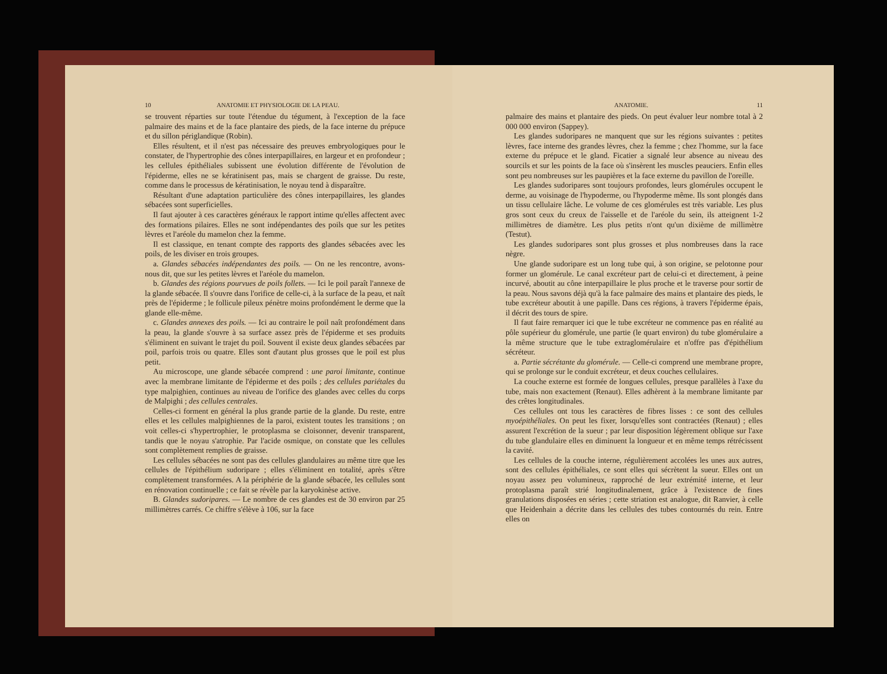10 ANATOMIE ET PHYSIOLOGIE DE LA PEAU.
se trouvent réparties sur toute l'étendue du tégument, à l'exception de la face palmaire des mains et de la face plantaire des pieds, de la face interne du prépuce et du sillon périglandique (Robin).
Elles résultent, et il n'est pas nécessaire des preuves embryologiques pour le constater, de l'hypertrophie des cônes interpapillaires, en largeur et en profondeur ; les cellules épithéliales subissent une évolution différente de l'évolution de l'épiderme, elles ne se kératinisent pas, mais se chargent de graisse. Du reste, comme dans le processus de kératinisation, le noyau tend à disparaître.
Résultant d'une adaptation particulière des cônes interpapillaires, les glandes sébacées sont superficielles.
Il faut ajouter à ces caractères généraux le rapport intime qu'elles affectent avec des formations pilaires. Elles ne sont indépendantes des poils que sur les petites lèvres et l'aréole du mamelon chez la femme.
Il est classique, en tenant compte des rapports des glandes sébacées avec les poils, de les diviser en trois groupes.
a. Glandes sébacées indépendantes des poils. — On ne les rencontre, avons-nous dit, que sur les petites lèvres et l'aréole du mamelon.
b. Glandes des régions pourvues de poils follets. — Ici le poil paraît l'annexe de la glande sébacée. Il s'ouvre dans l'orifice de celle-ci, à la surface de la peau, et naît près de l'épiderme ; le follicule pileux pénètre moins profondément le derme que la glande elle-même.
c. Glandes annexes des poils. — Ici au contraire le poil naît profondément dans la peau, la glande s'ouvre à sa surface assez près de l'épiderme et ses produits s'éliminent en suivant le trajet du poil. Souvent il existe deux glandes sébacées par poil, parfois trois ou quatre. Elles sont d'autant plus grosses que le poil est plus petit.
Au microscope, une glande sébacée comprend : une paroi limitante, continue avec la membrane limitante de l'épiderme et des poils ; des cellules pariétales du type malpighien, continues au niveau de l'orifice des glandes avec celles du corps de Malpighi ; des cellules centrales.
Celles-ci forment en général la plus grande partie de la glande. Du reste, entre elles et les cellules malpighiennes de la paroi, existent toutes les transitions ; on voit celles-ci s'hypertrophier, le protoplasma se cloisonner, devenir transparent, tandis que le noyau s'atrophie. Par l'acide osmique, on constate que les cellules sont complètement remplies de graisse.
Les cellules sébacées ne sont pas des cellules glandulaires au même titre que les cellules de l'épithélium sudoripare ; elles s'éliminent en totalité, après s'être complètement transformées. A la périphérie de la glande sébacée, les cellules sont en rénovation continuelle ; ce fait se révèle par la karyokinèse active.
B. Glandes sudoripares. — Le nombre de ces glandes est de 30 environ par 25 millimètres carrés. Ce chiffre s'élève à 106, sur la face
ANATOMIE. 11
palmaire des mains et plantaire des pieds. On peut évaluer leur nombre total à 2 000 000 environ (Sappey).
Les glandes sudoripares ne manquent que sur les régions suivantes : petites lèvres, face interne des grandes lèvres, chez la femme ; chez l'homme, sur la face externe du prépuce et le gland. Ficatier a signalé leur absence au niveau des sourcils et sur les points de la face où s'insèrent les muscles peauciers. Enfin elles sont peu nombreuses sur les paupières et la face externe du pavillon de l'oreille.
Les glandes sudoripares sont toujours profondes, leurs glomérules occupent le derme, au voisinage de l'hypoderme, ou l'hypoderme même. Ils sont plongés dans un tissu cellulaire lâche. Le volume de ces glomérules est très variable. Les plus gros sont ceux du creux de l'aisselle et de l'aréole du sein, ils atteignent 1-2 millimètres de diamètre. Les plus petits n'ont qu'un dixième de millimètre (Testut).
Les glandes sudoripares sont plus grosses et plus nombreuses dans la race nègre.
Une glande sudoripare est un long tube qui, à son origine, se pelotonne pour former un glomérule. Le canal excréteur part de celui-ci et directement, à peine incurvé, aboutit au cône interpapillaire le plus proche et le traverse pour sortir de la peau. Nous savons déjà qu'à la face palmaire des mains et plantaire des pieds, le tube excréteur aboutit à une papille. Dans ces régions, à travers l'épiderme épais, il décrit des tours de spire.
Il faut faire remarquer ici que le tube excréteur ne commence pas en réalité au pôle supérieur du glomérule, une partie (le quart environ) du tube glomérulaire a la même structure que le tube extraglomérulaire et n'offre pas d'épithélium sécréteur.
a. Partie sécrétante du glomérule. — Celle-ci comprend une membrane propre, qui se prolonge sur le conduit excréteur, et deux couches cellulaires.
La couche externe est formée de longues cellules, presque parallèles à l'axe du tube, mais non exactement (Renaut). Elles adhèrent à la membrane limitante par des crêtes longitudinales.
Ces cellules ont tous les caractères de fibres lisses : ce sont des cellules myoépithéliales. On peut les fixer, lorsqu'elles sont contractées (Renaut) ; elles assurent l'excrétion de la sueur ; par leur disposition légèrement oblique sur l'axe du tube glandulaire elles en diminuent la longueur et en même temps rétrécissent la cavité.
Les cellules de la couche interne, régulièrement accolées les unes aux autres, sont des cellules épithéliales, ce sont elles qui sécrètent la sueur. Elles ont un noyau assez peu volumineux, rapproché de leur extrémité interne, et leur protoplasma paraît strié longitudinalement, grâce à l'existence de fines granulations disposées en séries ; cette striation est analogue, dit Ranvier, à celle que Heidenhain a décrite dans les cellules des tubes contournés du rein. Entre elles on